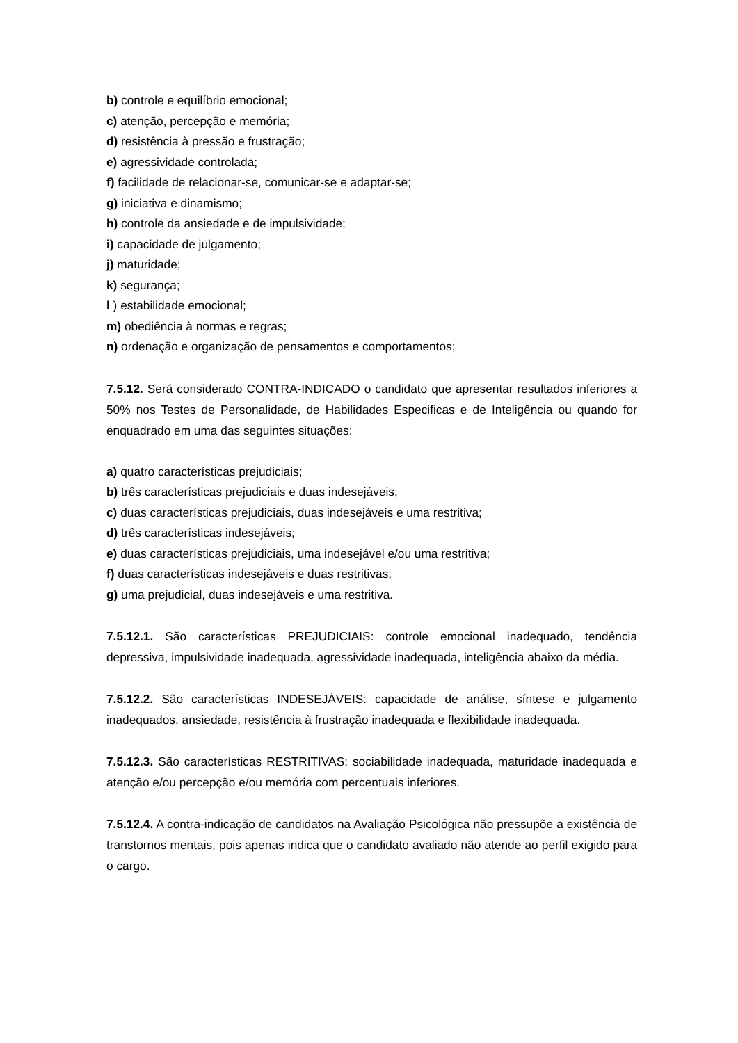b) controle e equilíbrio emocional;
c) atenção, percepção e memória;
d) resistência à pressão e frustração;
e) agressividade controlada;
f) facilidade de relacionar-se, comunicar-se e adaptar-se;
g) iniciativa e dinamismo;
h) controle da ansiedade e de impulsividade;
i) capacidade de julgamento;
j) maturidade;
k) segurança;
l ) estabilidade emocional;
m) obediência à normas e regras;
n) ordenação e organização de pensamentos e comportamentos;
7.5.12. Será considerado CONTRA-INDICADO o candidato que apresentar resultados inferiores a 50% nos Testes de Personalidade, de Habilidades Especificas e de Inteligência ou quando for enquadrado em uma das seguintes situações:
a) quatro características prejudiciais;
b) três características prejudiciais e duas indesejáveis;
c) duas características prejudiciais, duas indesejáveis e uma restritiva;
d) três características indesejáveis;
e) duas características prejudiciais, uma indesejável e/ou uma restritiva;
f) duas características indesejáveis e duas restritivas;
g) uma prejudicial, duas indesejáveis e uma restritiva.
7.5.12.1. São características PREJUDICIAIS: controle emocional inadequado, tendência depressiva, impulsividade inadequada, agressividade inadequada, inteligência abaixo da média.
7.5.12.2. São características INDESEJÁVEIS: capacidade de análise, síntese e julgamento inadequados, ansiedade, resistência à frustração inadequada e flexibilidade inadequada.
7.5.12.3. São características RESTRITIVAS: sociabilidade inadequada, maturidade inadequada e atenção e/ou percepção e/ou memória com percentuais inferiores.
7.5.12.4. A contra-indicação de candidatos na Avaliação Psicológica não pressupõe a existência de transtornos mentais, pois apenas indica que o candidato avaliado não atende ao perfil exigido para o cargo.